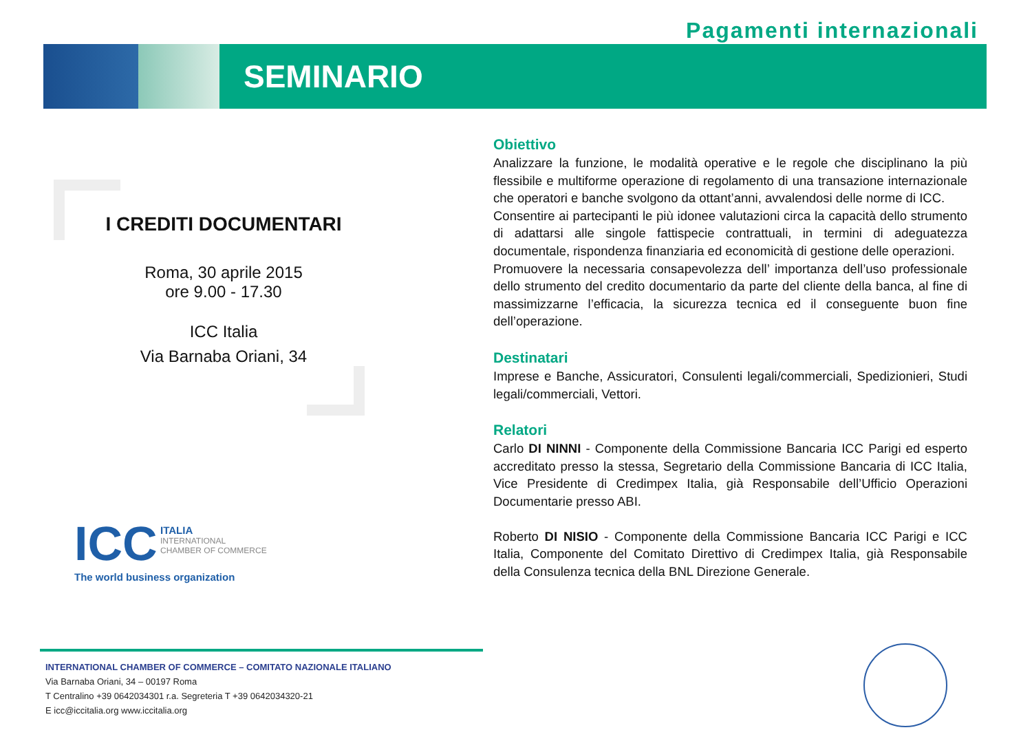Pagamenti internazionali
SEMINARIO
I CREDITI DOCUMENTARI
Roma, 30 aprile 2015
ore 9.00 - 17.30
ICC Italia
Via Barnaba Oriani, 34
ICC ITALIA
INTERNATIONAL
CHAMBER OF COMMERCE
The world business organization
Obiettivo
Analizzare la funzione, le modalità operative e le regole che disciplinano la più flessibile e multiforme operazione di regolamento di una transazione internazionale che operatori e banche svolgono da ottant’anni, avvalendosi delle norme di ICC.
Consentire ai partecipanti le più idonee valutazioni circa la capacità dello strumento di adattarsi alle singole fattispecie contrattuali, in termini di adeguatezza documentale, rispondenza finanziaria ed economicità di gestione delle operazioni.
Promuovere la necessaria consapevolezza dell’ importanza dell’uso professionale dello strumento del credito documentario da parte del cliente della banca, al fine di massimizzarne l’efficacia, la sicurezza tecnica ed il conseguente buon fine dell’operazione.
Destinatari
Imprese e Banche, Assicuratori, Consulenti legali/commerciali, Spedizionieri, Studi legali/commerciali, Vettori.
Relatori
Carlo DI NINNI - Componente della Commissione Bancaria ICC Parigi ed esperto accreditato presso la stessa, Segretario della Commissione Bancaria di ICC Italia, Vice Presidente di Credimpex Italia, già Responsabile dell’Ufficio Operazioni Documentarie presso ABI.
Roberto DI NISIO - Componente della Commissione Bancaria ICC Parigi e ICC Italia, Componente del Comitato Direttivo di Credimpex Italia, già Responsabile della Consulenza tecnica della BNL Direzione Generale.
INTERNATIONAL CHAMBER OF COMMERCE – COMITATO NAZIONALE ITALIANO
Via Barnaba Oriani, 34 – 00197 Roma
T Centralino +39 0642034301 r.a. Segreteria T +39 0642034320-21
E icc@iccitalia.org www.iccitalia.org